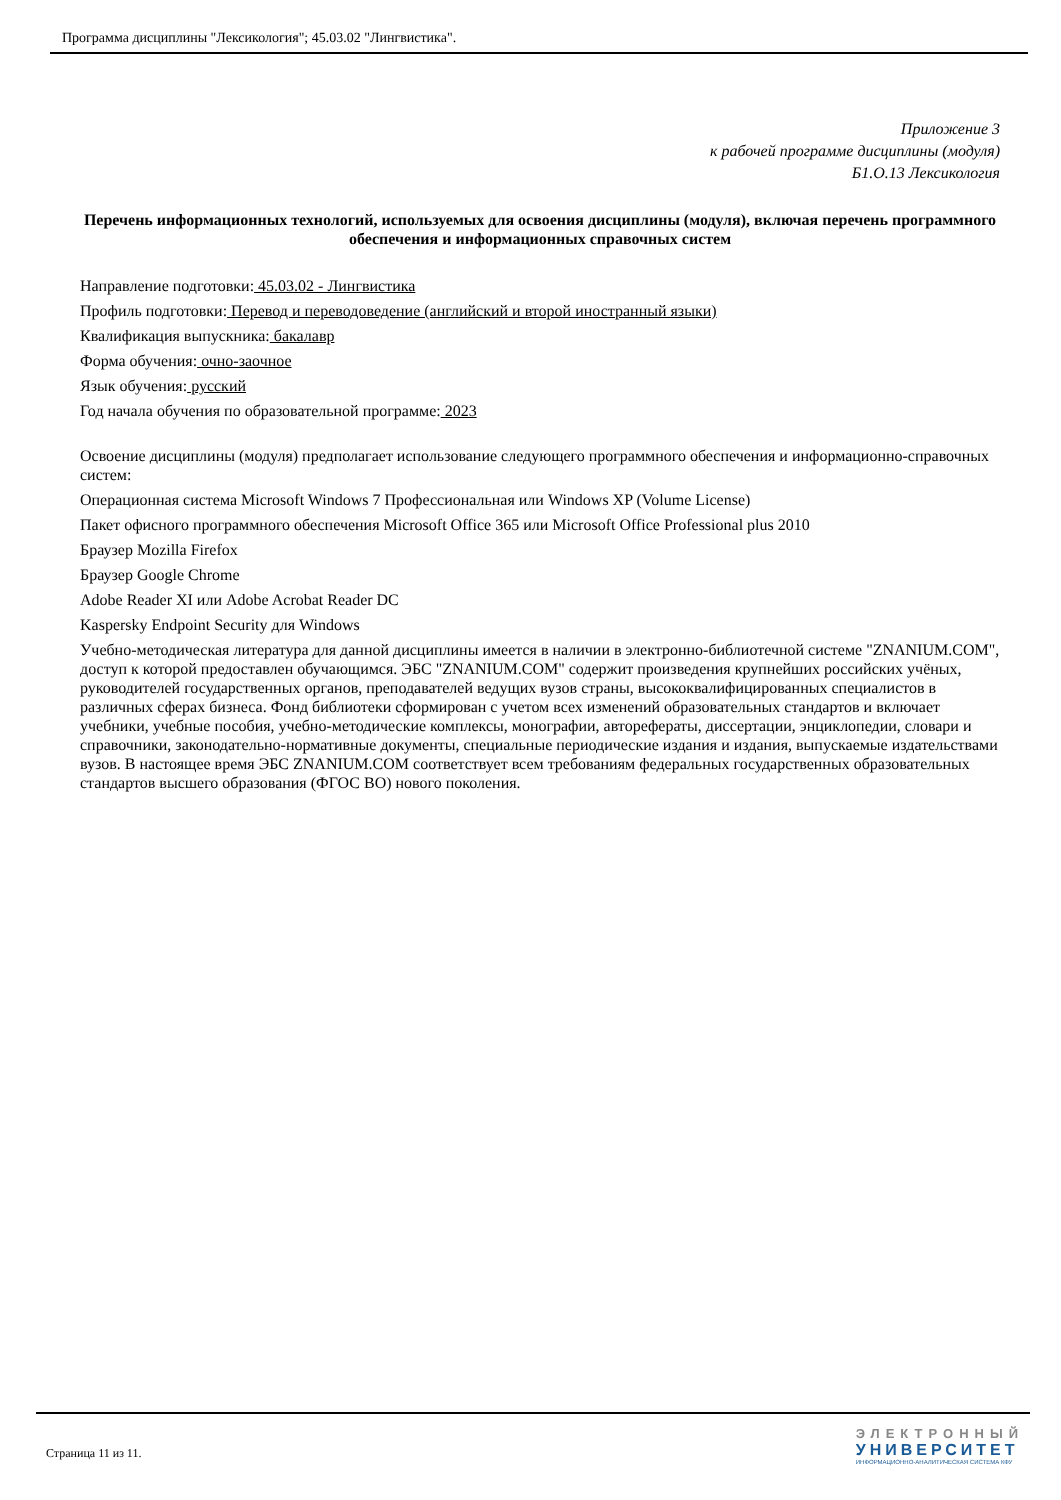Программа дисциплины "Лексикология"; 45.03.02 "Лингвистика".
Приложение 3
к рабочей программе дисциплины (модуля)
Б1.О.13 Лексикология
Перечень информационных технологий, используемых для освоения дисциплины (модуля), включая перечень программного обеспечения и информационных справочных систем
Направление подготовки: 45.03.02 - Лингвистика
Профиль подготовки: Перевод и переводоведение (английский и второй иностранный языки)
Квалификация выпускника: бакалавр
Форма обучения: очно-заочное
Язык обучения: русский
Год начала обучения по образовательной программе: 2023
Освоение дисциплины (модуля) предполагает использование следующего программного обеспечения и информационно-справочных систем:
Операционная система Microsoft Windows 7 Профессиональная или Windows XP (Volume License)
Пакет офисного программного обеспечения Microsoft Office 365 или Microsoft Office Professional plus 2010
Браузер Mozilla Firefox
Браузер Google Chrome
Adobe Reader XI или Adobe Acrobat Reader DC
Kaspersky Endpoint Security для Windows
Учебно-методическая литература для данной дисциплины имеется в наличии в электронно-библиотечной системе "ZNANIUM.COM", доступ к которой предоставлен обучающимся. ЭБС "ZNANIUM.COM" содержит произведения крупнейших российских учёных, руководителей государственных органов, преподавателей ведущих вузов страны, высококвалифицированных специалистов в различных сферах бизнеса. Фонд библиотеки сформирован с учетом всех изменений образовательных стандартов и включает учебники, учебные пособия, учебно-методические комплексы, монографии, авторефераты, диссертации, энциклопедии, словари и справочники, законодательно-нормативные документы, специальные периодические издания и издания, выпускаемые издательствами вузов. В настоящее время ЭБС ZNANIUM.COM соответствует всем требованиям федеральных государственных образовательных стандартов высшего образования (ФГОС ВО) нового поколения.
Страница 11 из 11.
ЭЛЕКТРОННЫЙ
УНИВЕРСИТЕТ
ИНФОРМАЦИОННО-АНАЛИТИЧЕСКАЯ СИСТЕМА КФУ